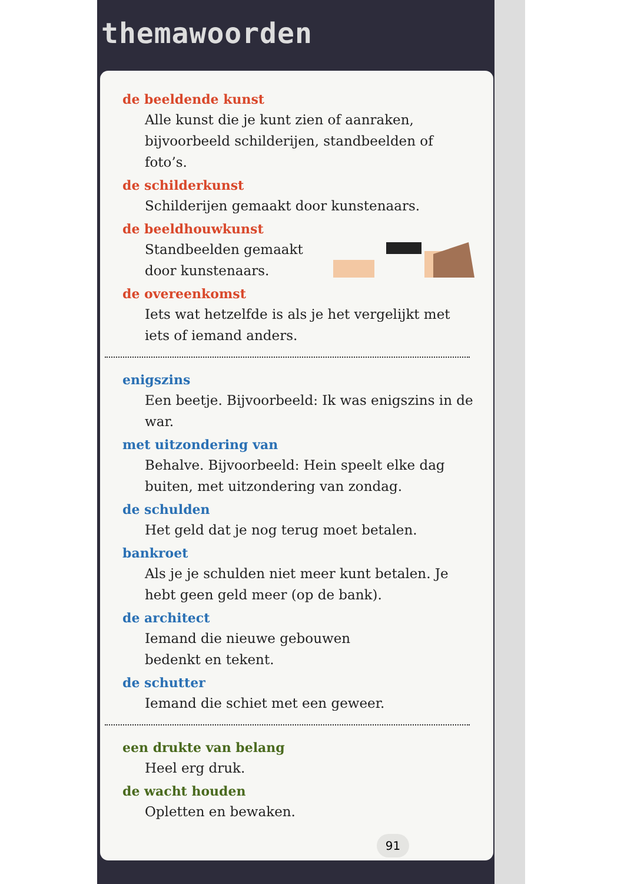themawoorden
de beeldende kunst
Alle kunst die je kunt zien of aanraken, bijvoorbeeld schilderijen, standbeelden of foto’s.
de schilderkunst
Schilderijen gemaakt door kunstenaars.
de beeldhouwkunst
Standbeelden gemaakt door kunstenaars.
de overeenkomst
Iets wat hetzelfde is als je het vergelijkt met iets of iemand anders.
enigszins
Een beetje. Bijvoorbeeld: Ik was enigszins in de war.
met uitzondering van
Behalve. Bijvoorbeeld: Hein speelt elke dag buiten, met uitzondering van zondag.
de schulden
Het geld dat je nog terug moet betalen.
bankroet
Als je je schulden niet meer kunt betalen. Je hebt geen geld meer (op de bank).
de architect
Iemand die nieuwe gebouwen
bedenkt en tekent.
de schutter
Iemand die schiet met een geweer.
een drukte van belang
Heel erg druk.
de wacht houden
Opletten en bewaken.
91